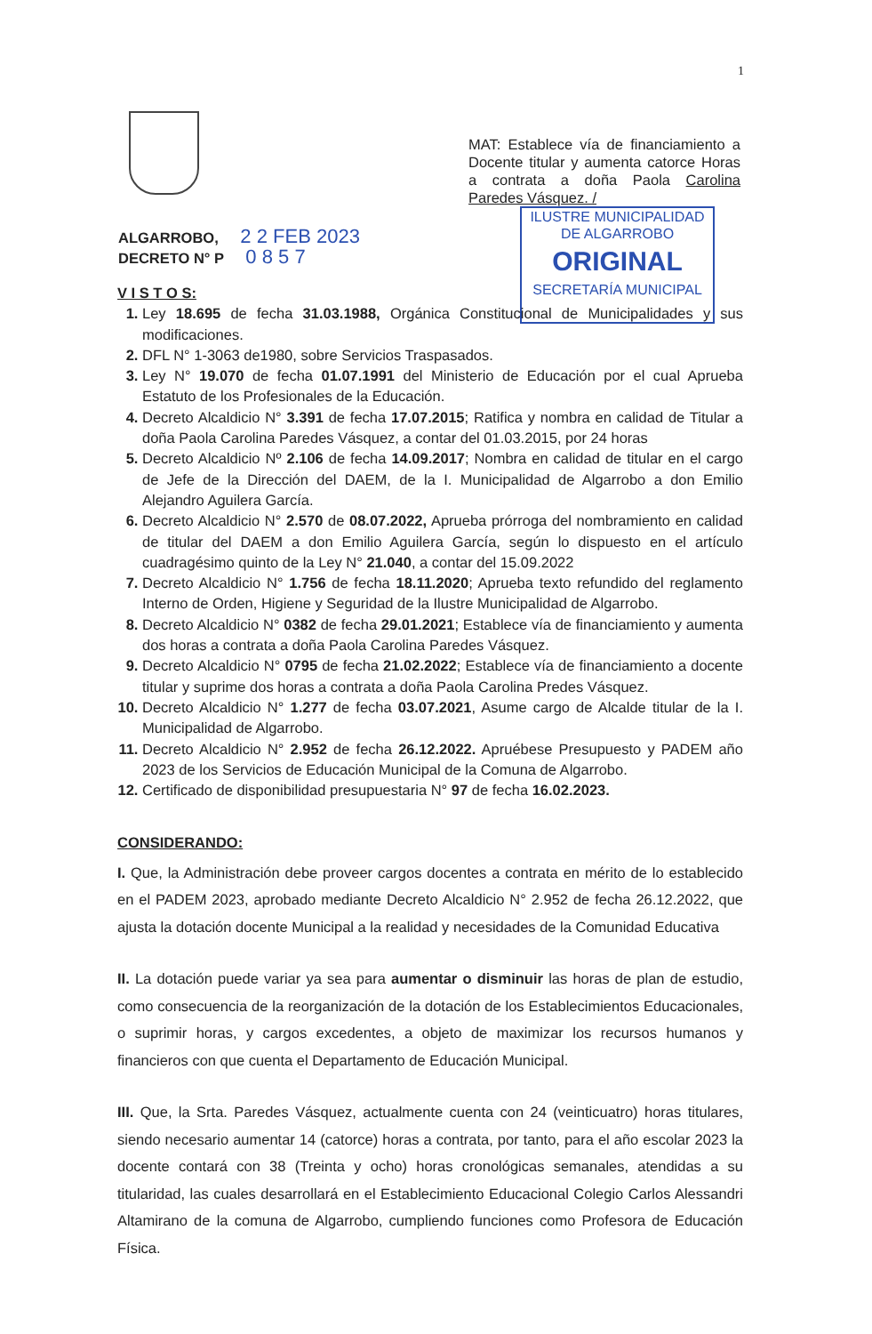1
MAT: Establece vía de financiamiento a Docente titular y aumenta catorce Horas a contrata a doña Paola Carolina Paredes Vásquez. /
ILUSTRE MUNICIPALIDAD
DE ALGARROBO
ORIGINAL
SECRETARÍA MUNICIPAL
ALGARROBO, 2 2 FEB 2023
DECRETO N° P 0 8 5 7
V I S T O S:
Ley 18.695 de fecha 31.03.1988, Orgánica Constitucional de Municipalidades y sus modificaciones.
DFL N° 1-3063 de1980, sobre Servicios Traspasados.
Ley N° 19.070 de fecha 01.07.1991 del Ministerio de Educación por el cual Aprueba Estatuto de los Profesionales de la Educación.
Decreto Alcaldicio N° 3.391 de fecha 17.07.2015; Ratifica y nombra en calidad de Titular a doña Paola Carolina Paredes Vásquez, a contar del 01.03.2015, por 24 horas
Decreto Alcaldicio Nº 2.106 de fecha 14.09.2017; Nombra en calidad de titular en el cargo de Jefe de la Dirección del DAEM, de la I. Municipalidad de Algarrobo a don Emilio Alejandro Aguilera García.
Decreto Alcaldicio N° 2.570 de 08.07.2022, Aprueba prórroga del nombramiento en calidad de titular del DAEM a don Emilio Aguilera García, según lo dispuesto en el artículo cuadragésimo quinto de la Ley N° 21.040, a contar del 15.09.2022
Decreto Alcaldicio N° 1.756 de fecha 18.11.2020; Aprueba texto refundido del reglamento Interno de Orden, Higiene y Seguridad de la Ilustre Municipalidad de Algarrobo.
Decreto Alcaldicio N° 0382 de fecha 29.01.2021; Establece vía de financiamiento y aumenta dos horas a contrata a doña Paola Carolina Paredes Vásquez.
Decreto Alcaldicio N° 0795 de fecha 21.02.2022; Establece vía de financiamiento a docente titular y suprime dos horas a contrata a doña Paola Carolina Predes Vásquez.
Decreto Alcaldicio N° 1.277 de fecha 03.07.2021, Asume cargo de Alcalde titular de la I. Municipalidad de Algarrobo.
Decreto Alcaldicio N° 2.952 de fecha 26.12.2022. Apruébese Presupuesto y PADEM año 2023 de los Servicios de Educación Municipal de la Comuna de Algarrobo.
Certificado de disponibilidad presupuestaria N° 97 de fecha 16.02.2023.
CONSIDERANDO:
I. Que, la Administración debe proveer cargos docentes a contrata en mérito de lo establecido en el PADEM 2023, aprobado mediante Decreto Alcaldicio N° 2.952 de fecha 26.12.2022, que ajusta la dotación docente Municipal a la realidad y necesidades de la Comunidad Educativa
II. La dotación puede variar ya sea para aumentar o disminuir las horas de plan de estudio, como consecuencia de la reorganización de la dotación de los Establecimientos Educacionales, o suprimir horas, y cargos excedentes, a objeto de maximizar los recursos humanos y financieros con que cuenta el Departamento de Educación Municipal.
III. Que, la Srta. Paredes Vásquez, actualmente cuenta con 24 (veinticuatro) horas titulares, siendo necesario aumentar 14 (catorce) horas a contrata, por tanto, para el año escolar 2023 la docente contará con 38 (Treinta y ocho) horas cronológicas semanales, atendidas a su titularidad, las cuales desarrollará en el Establecimiento Educacional Colegio Carlos Alessandri Altamirano de la comuna de Algarrobo, cumpliendo funciones como Profesora de Educación Física.